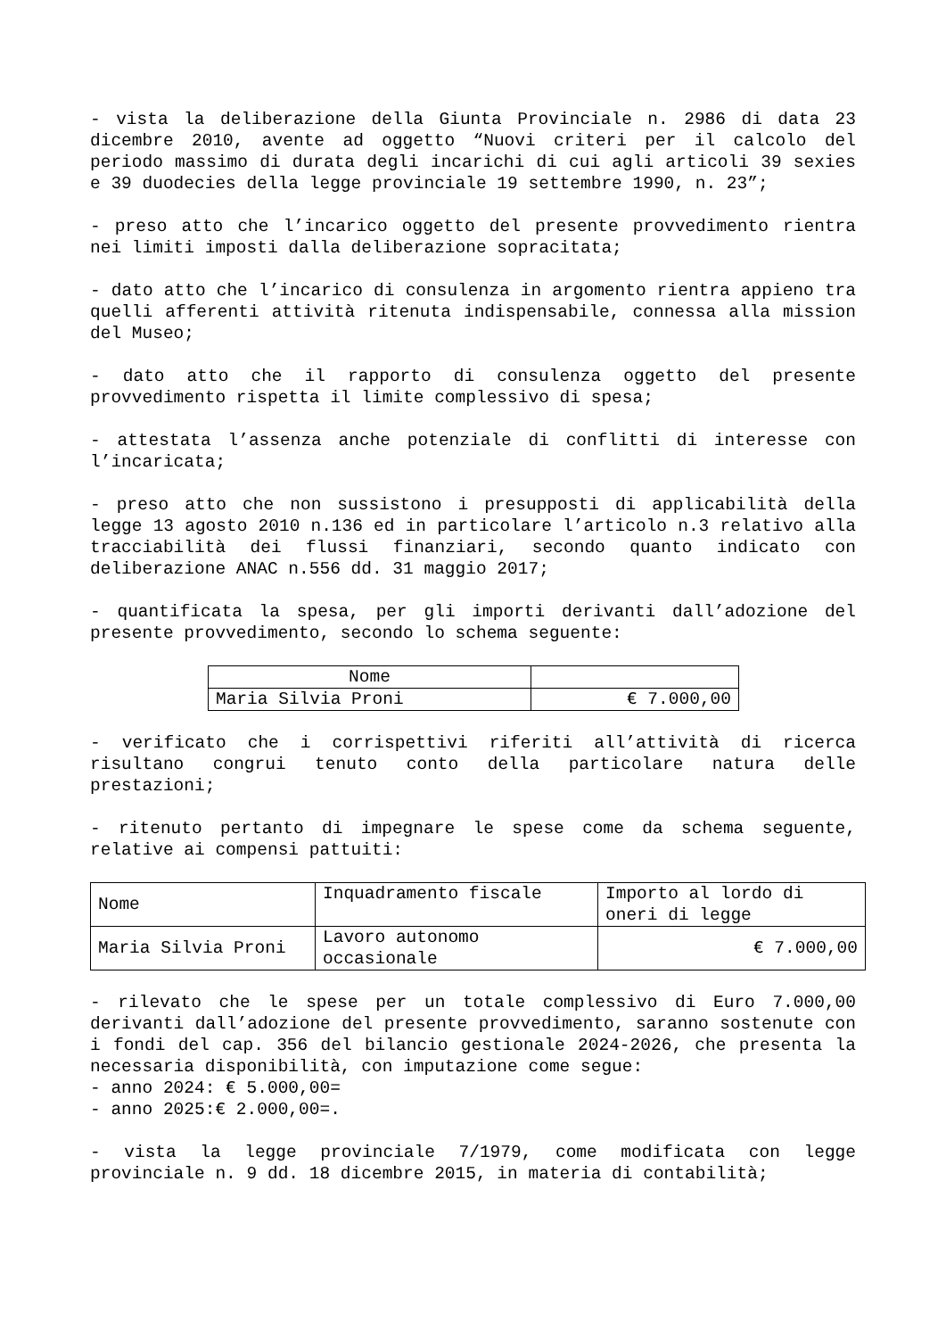- vista la deliberazione della Giunta Provinciale n. 2986 di data 23 dicembre 2010, avente ad oggetto “Nuovi criteri per il calcolo del periodo massimo di durata degli incarichi di cui agli articoli 39 sexies e 39 duodecies della legge provinciale 19 settembre 1990, n. 23”;
- preso atto che l’incarico oggetto del presente provvedimento rientra nei limiti imposti dalla deliberazione sopracitata;
- dato atto che l’incarico di consulenza in argomento rientra appieno tra quelli afferenti attività ritenuta indispensabile, connessa alla mission del Museo;
- dato atto che il rapporto di consulenza oggetto del presente provvedimento rispetta il limite complessivo di spesa;
- attestata l’assenza anche potenziale di conflitti di interesse con l’incaricata;
- preso atto che non sussistono i presupposti di applicabilità della legge 13 agosto 2010 n.136 ed in particolare l’articolo n.3 relativo alla tracciabilità dei flussi finanziari, secondo quanto indicato con deliberazione ANAC n.556 dd. 31 maggio 2017;
- quantificata la spesa, per gli importi derivanti dall’adozione del presente provvedimento, secondo lo schema seguente:
| Nome | |
| --- | --- |
| Maria Silvia Proni | € 7.000,00 |
- verificato che i corrispettivi riferiti all’attività di ricerca risultano congrui tenuto conto della particolare natura delle prestazioni;
- ritenuto pertanto di impegnare le spese come da schema seguente, relative ai compensi pattuiti:
| Nome | Inquadramento fiscale | Importo al lordo di oneri di legge |
| Maria Silvia Proni | Lavoro autonomo occasionale | € 7.000,00 |
- rilevato che le spese per un totale complessivo di Euro 7.000,00 derivanti dall’adozione del presente provvedimento, saranno sostenute con i fondi del cap. 356 del bilancio gestionale 2024-2026, che presenta la necessaria disponibilità, con imputazione come segue:
- anno 2024: € 5.000,00=
- anno 2025:€ 2.000,00=.
- vista la legge provinciale 7/1979, come modificata con legge provinciale n. 9 dd. 18 dicembre 2015, in materia di contabilità;